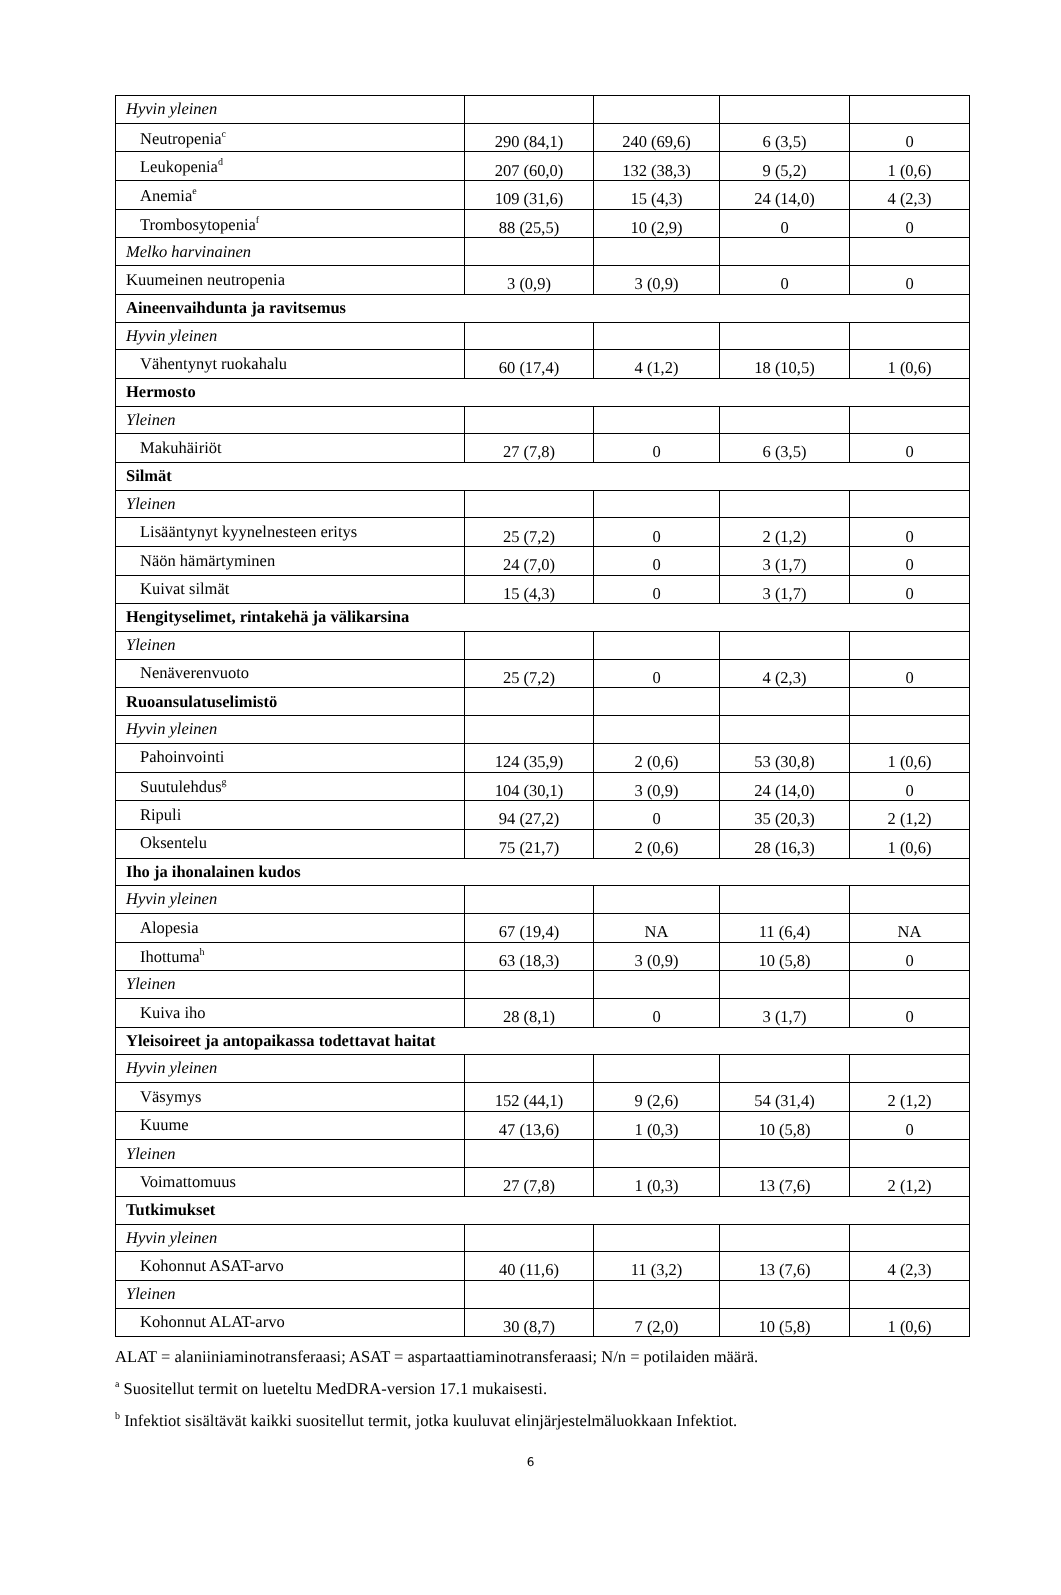| Hyvin yleinen | | | | |
| Neutropenia<sup>c</sup> | 290 (84,1) | 240 (69,6) | 6 (3,5) | 0 |
| Leukopenia<sup>d</sup> | 207 (60,0) | 132 (38,3) | 9 (5,2) | 1 (0,6) |
| Anemia<sup>e</sup> | 109 (31,6) | 15 (4,3) | 24 (14,0) | 4 (2,3) |
| Trombosytopenia<sup>f</sup> | 88 (25,5) | 10 (2,9) | 0 | 0 |
| Melko harvinainen | | | | |
| Kuumeinen neutropenia | 3 (0,9) | 3 (0,9) | 0 | 0 |
| Aineenvaihdunta ja ravitsemus | | | | |
| Hyvin yleinen | | | | |
| Vähentynyt ruokahalu | 60 (17,4) | 4 (1,2) | 18 (10,5) | 1 (0,6) |
| Hermosto | | | | |
| Yleinen | | | | |
| Makuhäiriöt | 27 (7,8) | 0 | 6 (3,5) | 0 |
| Silmät | | | | |
| Yleinen | | | | |
| Lisääntynyt kyynelnesteen eritys | 25 (7,2) | 0 | 2 (1,2) | 0 |
| Näön hämärtyminen | 24 (7,0) | 0 | 3 (1,7) | 0 |
| Kuivat silmät | 15 (4,3) | 0 | 3 (1,7) | 0 |
| Hengityselimet, rintakehä ja välikarsina | | | | |
| Yleinen | | | | |
| Nenäverenvuoto | 25 (7,2) | 0 | 4 (2,3) | 0 |
| Ruoansulatuselimistö | | | | |
| Hyvin yleinen | | | | |
| Pahoinvointi | 124 (35,9) | 2 (0,6) | 53 (30,8) | 1 (0,6) |
| Suutulehdus<sup>g</sup> | 104 (30,1) | 3 (0,9) | 24 (14,0) | 0 |
| Ripuli | 94 (27,2) | 0 | 35 (20,3) | 2 (1,2) |
| Oksentelu | 75 (21,7) | 2 (0,6) | 28 (16,3) | 1 (0,6) |
| Iho ja ihonalainen kudos | | | | |
| Hyvin yleinen | | | | |
| Alopesia | 67 (19,4) | NA | 11 (6,4) | NA |
| Ihottuma<sup>h</sup> | 63 (18,3) | 3 (0,9) | 10 (5,8) | 0 |
| Yleinen | | | | |
| Kuiva iho | 28 (8,1) | 0 | 3 (1,7) | 0 |
| Yleisoireet ja antopaikassa todettavat haitat | | | | |
| Hyvin yleinen | | | | |
| Väsymys | 152 (44,1) | 9 (2,6) | 54 (31,4) | 2 (1,2) |
| Kuume | 47 (13,6) | 1 (0,3) | 10 (5,8) | 0 |
| Yleinen | | | | |
| Voimattomuus | 27 (7,8) | 1 (0,3) | 13 (7,6) | 2 (1,2) |
| Tutkimukset | | | | |
| Hyvin yleinen | | | | |
| Kohonnut ASAT-arvo | 40 (11,6) | 11 (3,2) | 13 (7,6) | 4 (2,3) |
| Yleinen | | | | |
| Kohonnut ALAT-arvo | 30 (8,7) | 7 (2,0) | 10 (5,8) | 1 (0,6) |
ALAT = alaniiniaminotransferaasi; ASAT = aspartaattiaminotransferaasi; N/n = potilaiden määrä.
<sup>a</sup> Suositellut termit on lueteltu MedDRA-version 17.1 mukaisesti.
<sup>b</sup> Infektiot sisältävät kaikki suositellut termit, jotka kuuluvat elinjärjestelmäluokkaan Infektiot.
6